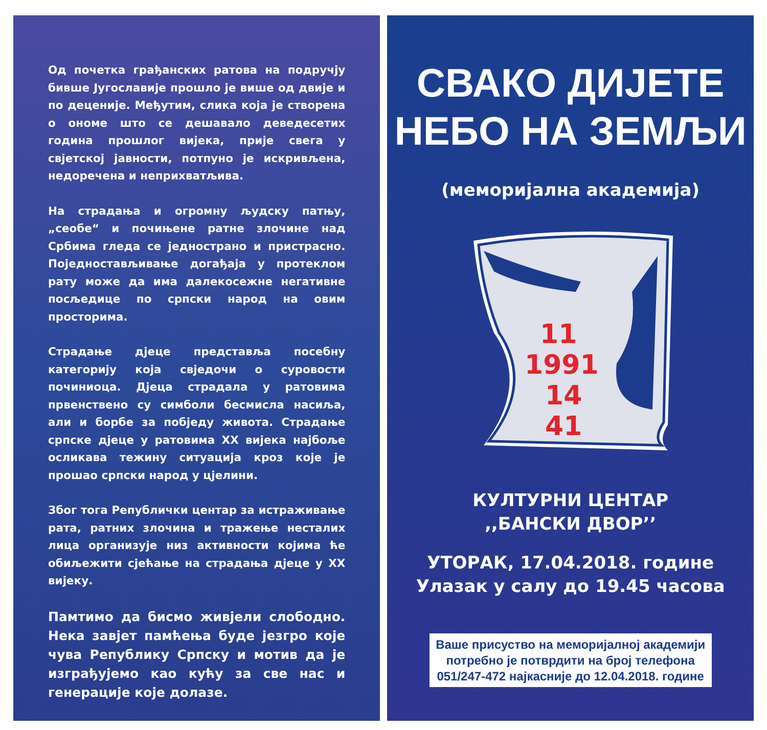Од почетка грађанских ратова на подручју бивше Југославије прошло је више од двије и по деценије. Међутим, слика која је створена о ономе што се дешавало деведесетих година прошлог вијека, прије свега у свјетској јавности, потпуно је искривљена, недоречена и неприхватљива.
На страдања и огромну људску патњу, „сеобе“ и почињене ратне злочине над Србима гледа се једнострано и пристрасно. Поједностављивање догађаја у протеклом рату може да има далекосежне негативне посљедице по српски народ на овим просторима.
Страдање дјеце представља посебну категорију која свједочи о суровости починиоца. Дјеца страдала у ратовима првенствено су симболи бесмисла насиља, али и борбе за побједу живота. Страдање српске дјеце у ратовима XX вијека најбоље осликава тежину ситуација кроз које је прошао српски народ у цјелини.
Због тога Републички центар за истраживање рата, ратних злочина и тражење несталих лица организује низ активности којима ће обиљежити сјећање на страдања дјеце у XX вијеку.
Памтимо да бисмо живјели слободно. Нека завјет памћења буде језгро које чува Републику Српску и мотив да је изграђујемо као кућу за све нас и генерације које долазе.
СВАКО ДИЈЕТЕ
НЕБО НА ЗЕМЉИ
(меморијална академија)
11
1991
14
41
КУЛТУРНИ ЦЕНТАР
,,БАНСКИ ДВОР’’
УТОРАК, 17.04.2018. године
Улазак у салу до 19.45 часова
Ваше присуство на меморијалној академији
потребно је потврдити на број телефона
051/247-472 најкасније до 12.04.2018. године